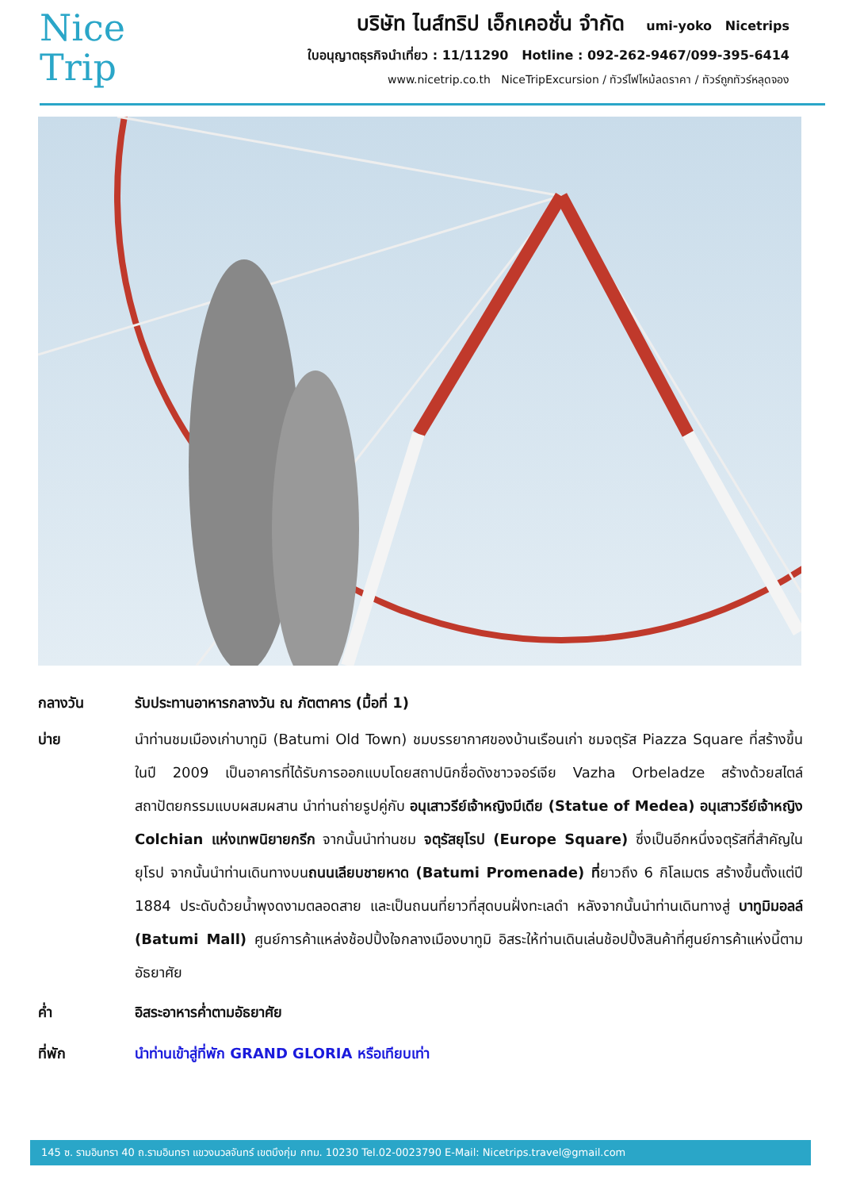Nice
Trip
บริษัท ไนส์ทริป เอ็กเคอชั่น จำกัด umi-yoko Nicetrips
ใบอนุญาตธุรกิจนำเที่ยว : 11/11290 Hotline : 092-262-9467/099-395-6414
www.nicetrip.co.th NiceTripExcursion / ทัวร์ไฟไหม้ลดราคา / ทัวร์ถูกทัวร์หลุดจอง
กลางวัน รับประทานอาหารกลางวัน ณ ภัตตาคาร (มื้อที่ 1)
บ่าย นำท่านชมเมืองเก่าบาทูมิ (Batumi Old Town) ชมบรรยากาศของบ้านเรือนเก่า ชมจตุรัส Piazza Square ที่สร้างขึ้นในปี 2009 เป็นอาคารที่ได้รับการออกแบบโดยสถาปนิกชื่อดังชาวจอร์เจีย Vazha Orbeladze สร้างด้วยสไตล์สถาปัตยกรรมแบบผสมผสาน นำท่านถ่ายรูปคู่กับ อนุเสาวรีย์เจ้าหญิงมีเดีย (Statue of Medea) อนุเสาวรีย์เจ้าหญิง Colchian แห่งเทพนิยายกรีก จากนั้นนำท่านชม จตุรัสยุโรป (Europe Square) ซึ่งเป็นอีกหนึ่งจตุรัสที่สำคัญในยุโรป จากนั้นนำท่านเดินทางบนถนนเลียบชายหาด (Batumi Promenade) ที่ยาวถึง 6 กิโลเมตร สร้างขึ้นตั้งแต่ปี 1884 ประดับด้วยน้ำพุงดงามตลอดสาย และเป็นถนนที่ยาวที่สุดบนฝั่งทะเลดำ หลังจากนั้นนำท่านเดินทางสู่ บาทูมิมอลล์ (Batumi Mall) ศูนย์การค้าแหล่งช้อปปิ้งใจกลางเมืองบาทูมิ อิสระให้ท่านเดินเล่นช้อปปิ้งสินค้าที่ศูนย์การค้าแห่งนี้ตามอัธยาศัย
ค่ำ อิสระอาหารค่ำตามอัธยาศัย
ที่พัก นำท่านเข้าสู่ที่พัก GRAND GLORIA หรือเทียบเท่า
145 ซ. รามอินทรา 40 ถ.รามอินทรา แขวงนวลจันทร์ เขตบึงกุ่ม กทม. 10230 Tel.02-0023790 E-Mail: Nicetrips.travel@gmail.com